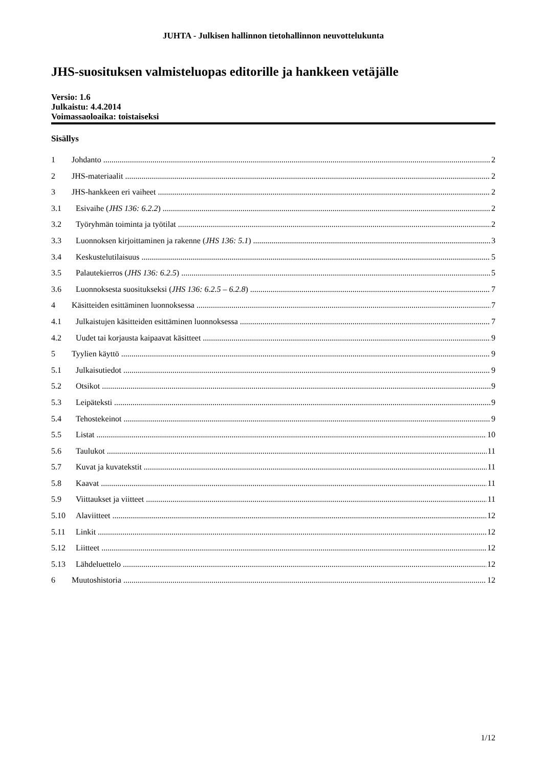JUHTA - Julkisen hallinnon tietohallinnon neuvottelukunta
JHS-suosituksen valmisteluopas editorille ja hankkeen vetäjälle
Versio: 1.6
Julkaistu: 4.4.2014
Voimassaoloaika: toistaiseksi
Sisällys
1 Johdanto 2
2 JHS-materiaalit 2
3 JHS-hankkeen eri vaiheet 2
3.1 Esivaihe (JHS 136: 6.2.2) 2
3.2 Työryhmän toiminta ja työtilat 2
3.3 Luonnoksen kirjoittaminen ja rakenne (JHS 136: 5.1) 3
3.4 Keskustelutilaisuus 5
3.5 Palautekierros (JHS 136: 6.2.5) 5
3.6 Luonnoksesta suositukseksi (JHS 136: 6.2.5 – 6.2.8) 7
4 Käsitteiden esittäminen luonnoksessa 7
4.1 Julkaistujen käsitteiden esittäminen luonnoksessa 7
4.2 Uudet tai korjausta kaipaavat käsitteet 9
5 Tyylien käyttö 9
5.1 Julkaisutiedot 9
5.2 Otsikot 9
5.3 Leipäteksti 9
5.4 Tehostekeinot 9
5.5 Listat 10
5.6 Taulukot 11
5.7 Kuvat ja kuvatekstit 11
5.8 Kaavat 11
5.9 Viittaukset ja viitteet 11
5.10 Alaviitteet 12
5.11 Linkit 12
5.12 Liitteet 12
5.13 Lähdeluettelo 12
6 Muutoshistoria 12
1/12